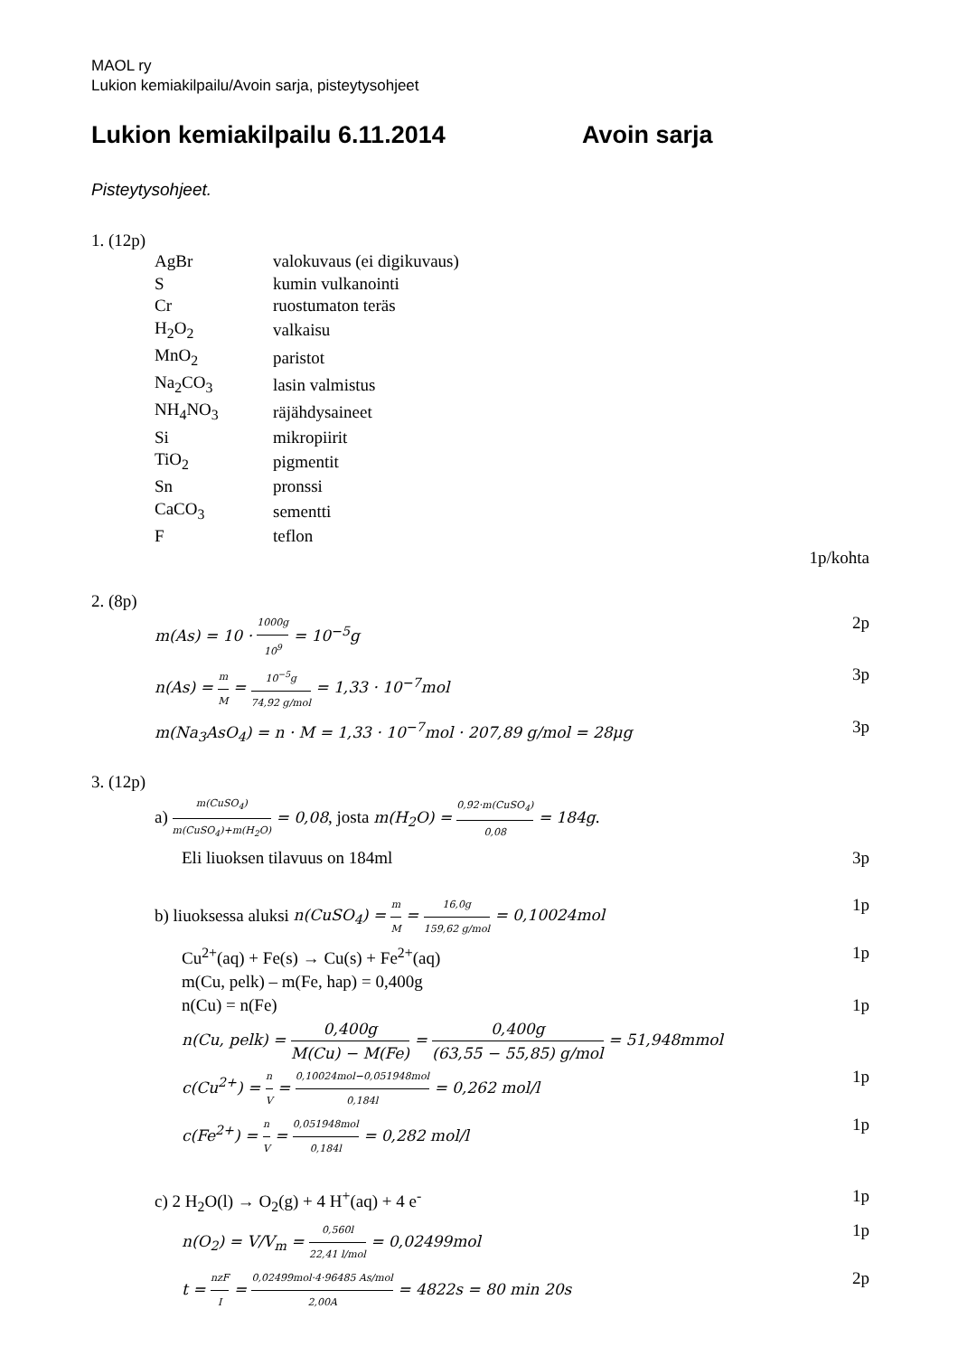MAOL ry
Lukion kemiakilpailu/Avoin sarja, pisteytysohjeet
Lukion kemiakilpailu 6.11.2014 Avoin sarja
Pisteytysohjeet.
1. (12p)
| AgBr | valokuvaus (ei digikuvaus) |
| S | kumin vulkanointi |
| Cr | ruostumaton teräs |
| H<sub>2</sub>O<sub>2</sub> | valkaisu |
| MnO<sub>2</sub> | paristot |
| Na<sub>2</sub>CO<sub>3</sub> | lasin valmistus |
| NH<sub>4</sub>NO<sub>3</sub> | räjähdysaineet |
| Si | mikropiirit |
| TiO<sub>2</sub> | pigmentit |
| Sn | pronssi |
| CaCO<sub>3</sub> | sementti |
| F | teflon |
1p/kohta
2. (8p)
m(As) = 10 · 1000g 10<sup>9</sup> = 10<sup>−5</sup>g 2p
n(As) = m M = 10<sup>−5</sup>g 74,92 g/mol = 1,33 · 10<sup>−7</sup>mol 3p
m(Na<sub>3</sub>AsO<sub>4</sub>) = n · M = 1,33 · 10<sup>−7</sup>mol · 207,89 g/mol = 28μg 3p
3. (12p)
a) m(CuSO<sub>4</sub>) m(CuSO<sub>4</sub>)+m(H<sub>2</sub>O) = 0,08, josta m(H<sub>2</sub>O) = 0,92·m(CuSO<sub>4</sub>) 0,08 = 184g.
Eli liuoksen tilavuus on 184ml 3p
b) liuoksessa aluksi n(CuSO<sub>4</sub>) = m M = 16,0g 159,62 g/mol = 0,10024mol 1p
Cu<sup>2+</sup>(aq) + Fe(s) → Cu(s) + Fe<sup>2+</sup>(aq) 1p
m(Cu, pelk) – m(Fe, hap) = 0,400g
n(Cu) = n(Fe) 1p
n(Cu, pelk) = 0,400g M(Cu) − M(Fe) = 0,400g (63,55 − 55,85) g/mol = 51,948mmol
c(Cu<sup>2+</sup>) = n V = 0,10024mol−0,051948mol 0,184l = 0,262 mol/l 1p
c(Fe<sup>2+</sup>) = n V = 0,051948mol 0,184l = 0,282 mol/l 1p
c) 2 H<sub>2</sub>O(l) → O<sub>2</sub>(g) + 4 H<sup>+</sup>(aq) + 4 e<sup>-</sup> 1p
n(O<sub>2</sub>) = V/V<sub>m</sub> = 0,560l 22,41 l/mol = 0,02499mol 1p
t = nzF I = 0,02499mol·4·96485 As/mol 2,00A = 4822s = 80 min 20s 2p